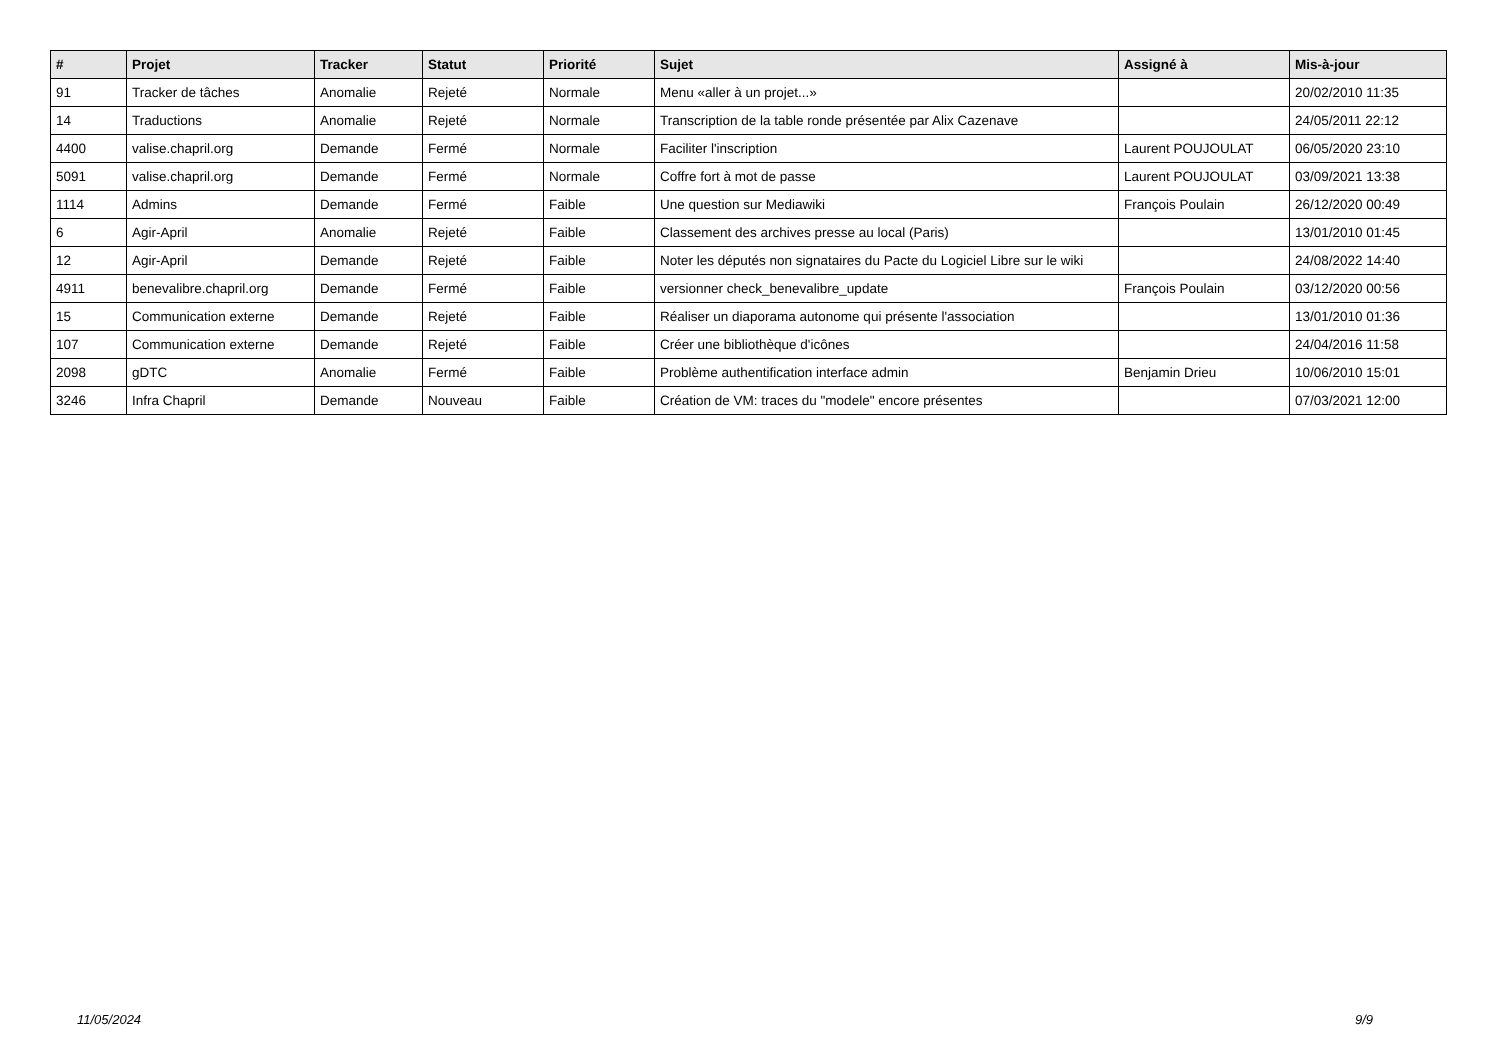| # | Projet | Tracker | Statut | Priorité | Sujet | Assigné à | Mis-à-jour |
| --- | --- | --- | --- | --- | --- | --- | --- |
| 91 | Tracker de tâches | Anomalie | Rejeté | Normale | Menu «aller à un projet...» | | 20/02/2010 11:35 |
| 14 | Traductions | Anomalie | Rejeté | Normale | Transcription de la table ronde présentée par Alix Cazenave | | 24/05/2011 22:12 |
| 4400 | valise.chapril.org | Demande | Fermé | Normale | Faciliter l'inscription | Laurent POUJOULAT | 06/05/2020 23:10 |
| 5091 | valise.chapril.org | Demande | Fermé | Normale | Coffre fort à mot de passe | Laurent POUJOULAT | 03/09/2021 13:38 |
| 1114 | Admins | Demande | Fermé | Faible | Une question sur Mediawiki | François Poulain | 26/12/2020 00:49 |
| 6 | Agir-April | Anomalie | Rejeté | Faible | Classement des archives presse au local (Paris) | | 13/01/2010 01:45 |
| 12 | Agir-April | Demande | Rejeté | Faible | Noter les députés non signataires du Pacte du Logiciel Libre sur le wiki | | 24/08/2022 14:40 |
| 4911 | benevalibre.chapril.org | Demande | Fermé | Faible | versionner check_benevalibre_update | François Poulain | 03/12/2020 00:56 |
| 15 | Communication externe | Demande | Rejeté | Faible | Réaliser un diaporama autonome qui présente l'association | | 13/01/2010 01:36 |
| 107 | Communication externe | Demande | Rejeté | Faible | Créer une bibliothèque d'icônes | | 24/04/2016 11:58 |
| 2098 | gDTC | Anomalie | Fermé | Faible | Problème authentification interface admin | Benjamin Drieu | 10/06/2010 15:01 |
| 3246 | Infra Chapril | Demande | Nouveau | Faible | Création de VM: traces du "modele" encore présentes | | 07/03/2021 12:00 |
11/05/2024 9/9